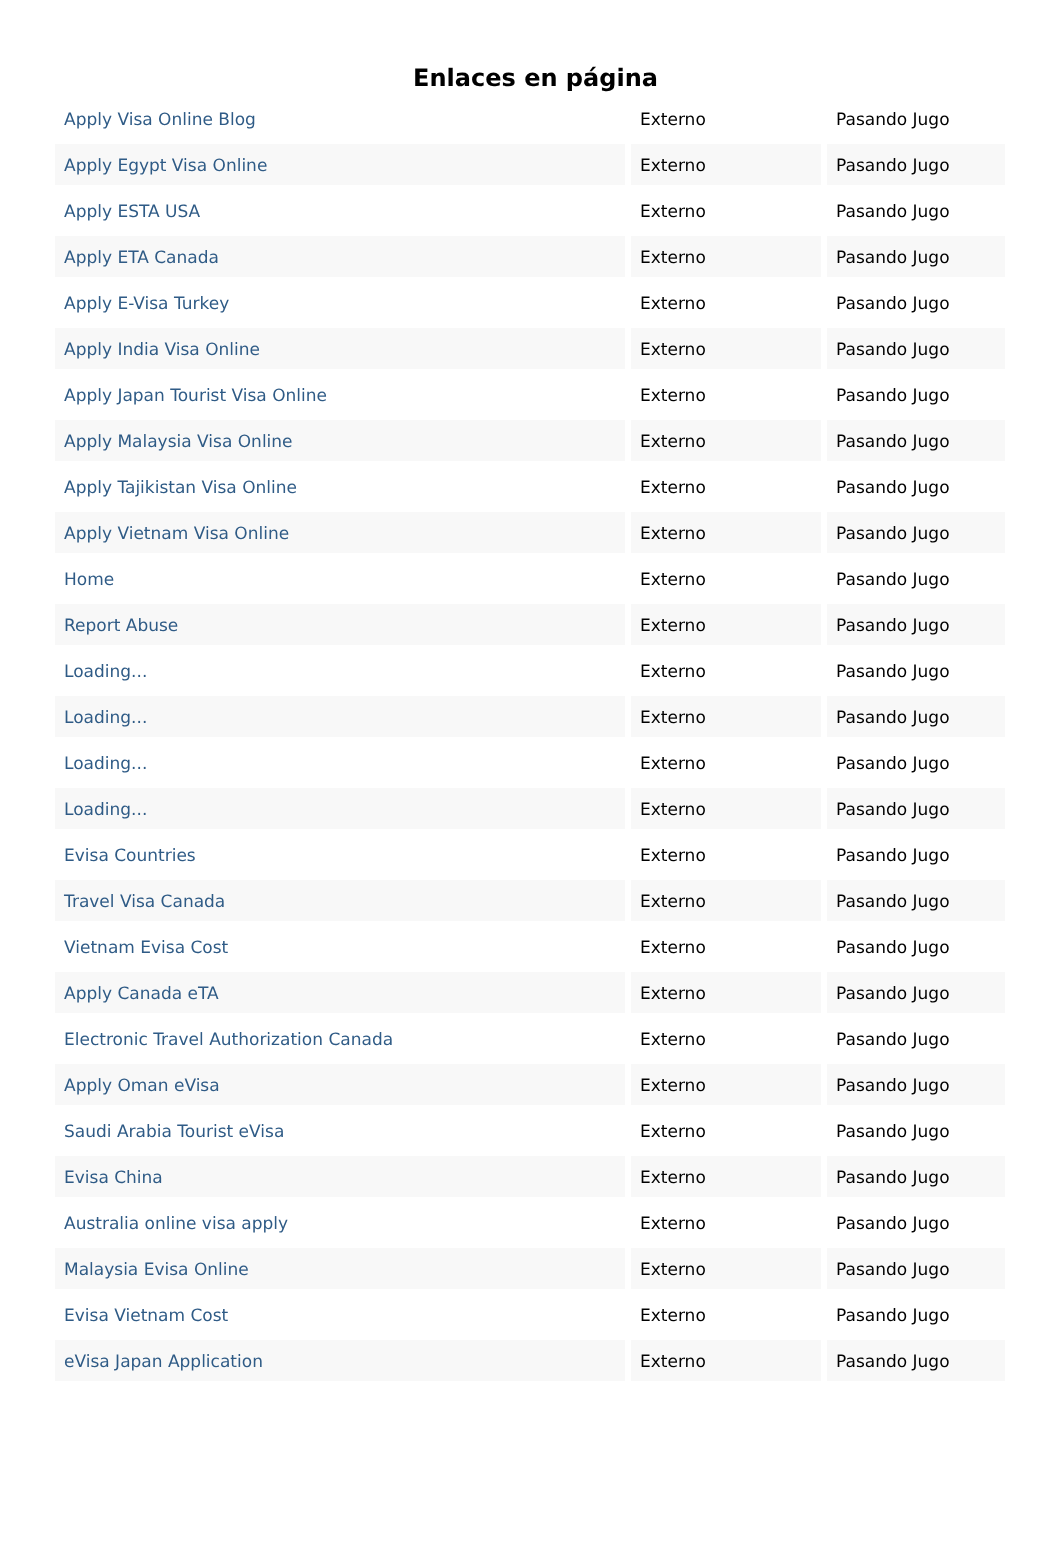Enlaces en página
| Apply Visa Online Blog | Externo | Pasando Jugo |
| Apply Egypt Visa Online | Externo | Pasando Jugo |
| Apply ESTA USA | Externo | Pasando Jugo |
| Apply ETA Canada | Externo | Pasando Jugo |
| Apply E-Visa Turkey | Externo | Pasando Jugo |
| Apply India Visa Online | Externo | Pasando Jugo |
| Apply Japan Tourist Visa Online | Externo | Pasando Jugo |
| Apply Malaysia Visa Online | Externo | Pasando Jugo |
| Apply Tajikistan Visa Online | Externo | Pasando Jugo |
| Apply Vietnam Visa Online | Externo | Pasando Jugo |
| Home | Externo | Pasando Jugo |
| Report Abuse | Externo | Pasando Jugo |
| Loading... | Externo | Pasando Jugo |
| Loading... | Externo | Pasando Jugo |
| Loading... | Externo | Pasando Jugo |
| Loading... | Externo | Pasando Jugo |
| Evisa Countries | Externo | Pasando Jugo |
| Travel Visa Canada | Externo | Pasando Jugo |
| Vietnam Evisa Cost | Externo | Pasando Jugo |
| Apply Canada eTA | Externo | Pasando Jugo |
| Electronic Travel Authorization Canada | Externo | Pasando Jugo |
| Apply Oman eVisa | Externo | Pasando Jugo |
| Saudi Arabia Tourist eVisa | Externo | Pasando Jugo |
| Evisa China | Externo | Pasando Jugo |
| Australia online visa apply | Externo | Pasando Jugo |
| Malaysia Evisa Online | Externo | Pasando Jugo |
| Evisa Vietnam Cost | Externo | Pasando Jugo |
| eVisa Japan Application | Externo | Pasando Jugo |